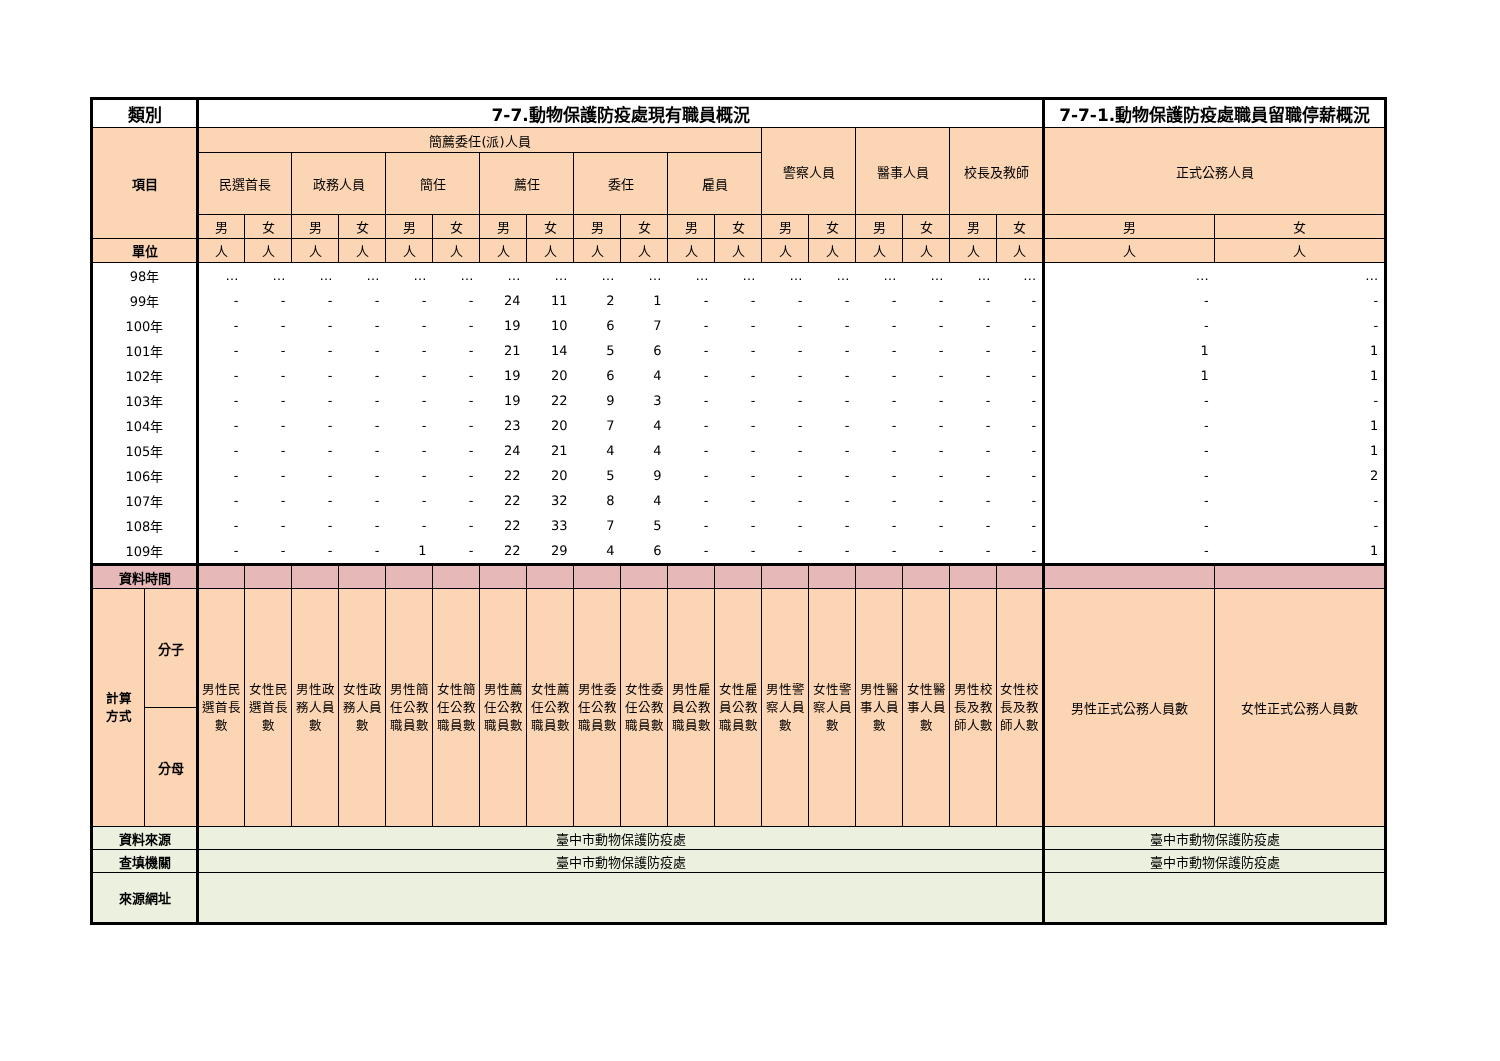| 類別 | | 7-7.動物保護防疫處現有職員概況 | | | | | | | | | | | | | | | | | | 7-7-1.動物保護防疫處職員留職停薪概況 | |
| --- | --- | --- | --- | --- | --- | --- | --- | --- | --- | --- | --- | --- | --- | --- | --- | --- | --- | --- | --- | --- | --- |
| 項目 | | 簡薦委任(派)人員 | | | | | | | | | | | | 警察人員 | | 醫事人員 | | 校長及教師 | | 正式公務人員 | |
| | | 民選首長 | | 政務人員 | | 簡任 | | 薦任 | | 委任 | | 雇員 | | | | | | | | | |
| | | 男 | 女 | 男 | 女 | 男 | 女 | 男 | 女 | 男 | 女 | 男 | 女 | 男 | 女 | 男 | 女 | 男 | 女 | 男 | 女 |
| 單位 | | 人 | 人 | 人 | 人 | 人 | 人 | 人 | 人 | 人 | 人 | 人 | 人 | 人 | 人 | 人 | 人 | 人 | 人 | 人 | 人 |
| 98年 | | … | … | … | … | … | … | … | … | … | … | … | … | … | … | … | … | … | … | … | … |
| 99年 | | - | - | - | - | - | - | 24 | 11 | 2 | 1 | - | - | - | - | - | - | - | - | - | - |
| 100年 | | - | - | - | - | - | - | 19 | 10 | 6 | 7 | - | - | - | - | - | - | - | - | - | - |
| 101年 | | - | - | - | - | - | - | 21 | 14 | 5 | 6 | - | - | - | - | - | - | - | - | 1 | 1 |
| 102年 | | - | - | - | - | - | - | 19 | 20 | 6 | 4 | - | - | - | - | - | - | - | - | 1 | 1 |
| 103年 | | - | - | - | - | - | - | 19 | 22 | 9 | 3 | - | - | - | - | - | - | - | - | - | - |
| 104年 | | - | - | - | - | - | - | 23 | 20 | 7 | 4 | - | - | - | - | - | - | - | - | - | 1 |
| 105年 | | - | - | - | - | - | - | 24 | 21 | 4 | 4 | - | - | - | - | - | - | - | - | - | 1 |
| 106年 | | - | - | - | - | - | - | 22 | 20 | 5 | 9 | - | - | - | - | - | - | - | - | - | 2 |
| 107年 | | - | - | - | - | - | - | 22 | 32 | 8 | 4 | - | - | - | - | - | - | - | - | - | - |
| 108年 | | - | - | - | - | - | - | 22 | 33 | 7 | 5 | - | - | - | - | - | - | - | - | - | - |
| 109年 | | - | - | - | - | 1 | - | 22 | 29 | 4 | 6 | - | - | - | - | - | - | - | - | - | 1 |
| 資料時間 | | | | | | | | | | | | | | | | | | | | | |
| 計算 方式 | 分子 | 男性民 選首長 數 | 女性民 選首長 數 | 男性政 務人員 數 | 女性政 務人員 數 | 男性簡 任公教 職員數 | 女性簡 任公教 職員數 | 男性薦 任公教 職員數 | 女性薦 任公教 職員數 | 男性委 任公教 職員數 | 女性委 任公教 職員數 | 男性雇 員公教 職員數 | 女性雇 員公教 職員數 | 男性警 察人員 數 | 女性警 察人員 數 | 男性醫 事人員 數 | 女性醫 事人員 數 | 男性校 長及教 師人數 | 女性校 長及教 師人數 | 男性正式公務人員數 | 女性正式公務人員數 |
| | 分母 | | | | | | | | | | | | | | | | | | | | |
| 資料來源 | | 臺中市動物保護防疫處 | | | | | | | | | | | | | | | | | | 臺中市動物保護防疫處 | |
| 查填機關 | | 臺中市動物保護防疫處 | | | | | | | | | | | | | | | | | | 臺中市動物保護防疫處 | |
| 來源網址 | | | | | | | | | | | | | | | | | | | | | |